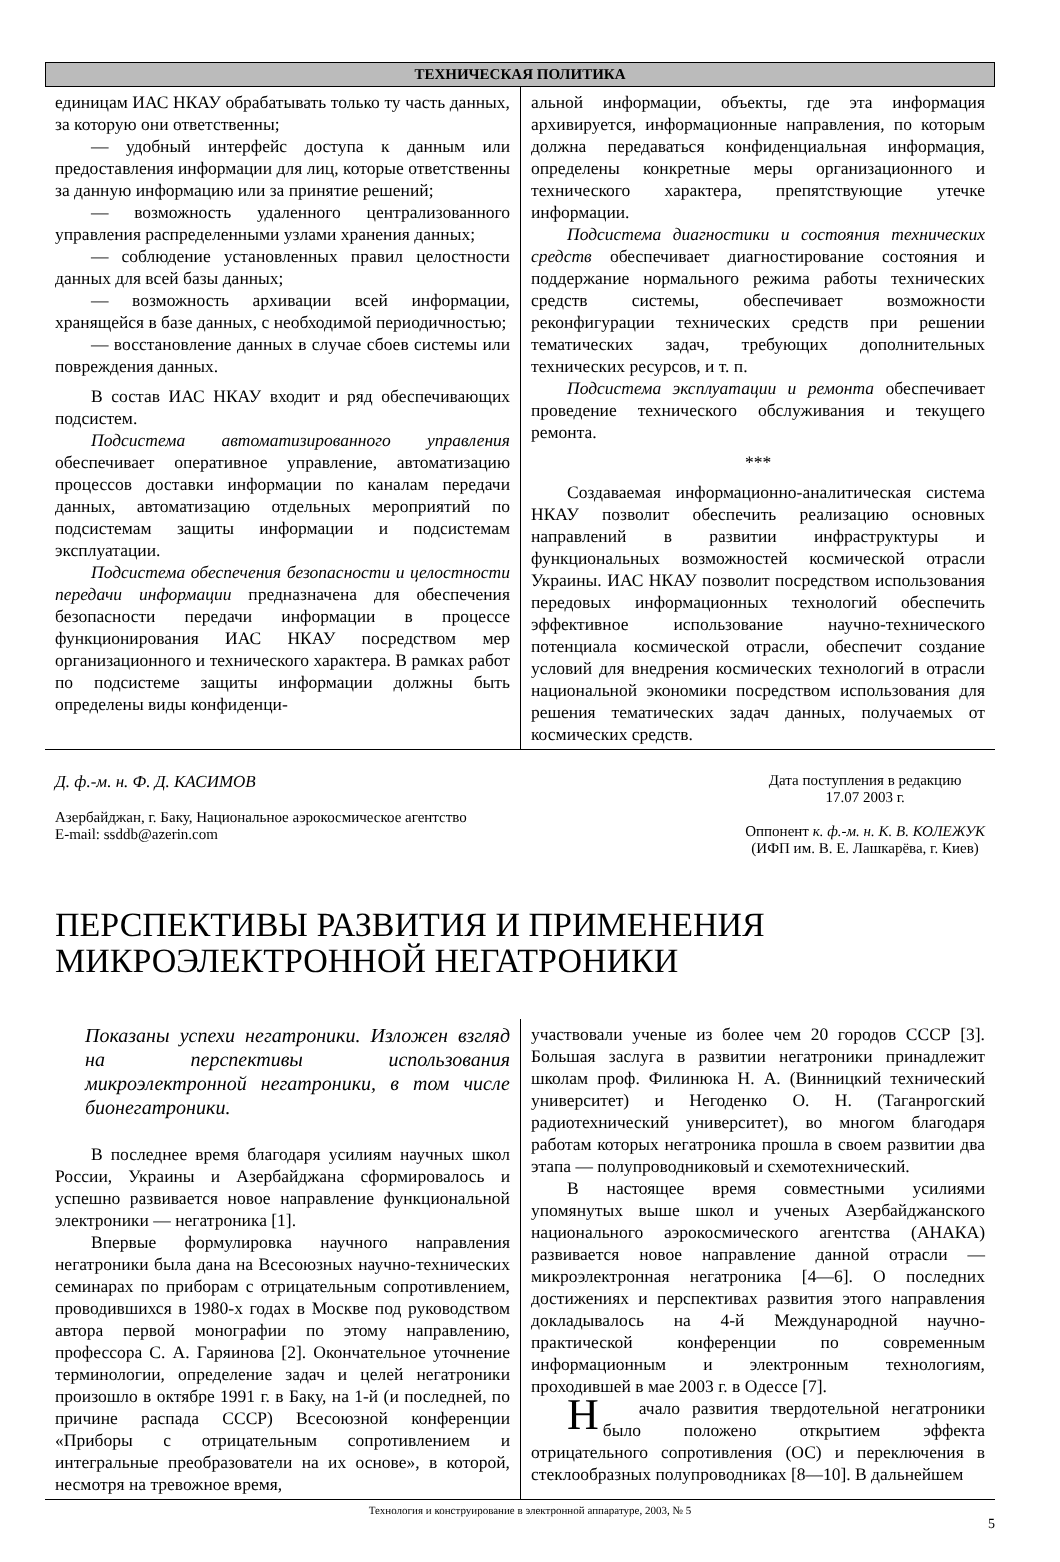ТЕХНИЧЕСКАЯ ПОЛИТИКА
единицам ИАС НКАУ обрабатывать только ту часть данных, за которую они ответственны;
— удобный интерфейс доступа к данным или предоставления информации для лиц, которые ответственны за данную информацию или за принятие решений;
— возможность удаленного централизованного управления распределенными узлами хранения данных;
— соблюдение установленных правил целостности данных для всей базы данных;
— возможность архивации всей информации, хранящейся в базе данных, с необходимой периодичностью;
— восстановление данных в случае сбоев системы или повреждения данных.
В состав ИАС НКАУ входит и ряд обеспечивающих подсистем.
Подсистема автоматизированного управления обеспечивает оперативное управление, автоматизацию процессов доставки информации по каналам передачи данных, автоматизацию отдельных мероприятий по подсистемам защиты информации и подсистемам эксплуатации.
Подсистема обеспечения безопасности и целостности передачи информации предназначена для обеспечения безопасности передачи информации в процессе функционирования ИАС НКАУ посредством мер организационного и технического характера. В рамках работ по подсистеме защиты информации должны быть определены виды конфиденци-
альной информации, объекты, где эта информация архивируется, информационные направления, по которым должна передаваться конфиденциальная информация, определены конкретные меры организационного и технического характера, препятствующие утечке информации.
Подсистема диагностики и состояния технических средств обеспечивает диагностирование состояния и поддержание нормального режима работы технических средств системы, обеспечивает возможности реконфигурации технических средств при решении тематических задач, требующих дополнительных технических ресурсов, и т. п.
Подсистема эксплуатации и ремонта обеспечивает проведение технического обслуживания и текущего ремонта.
***
Создаваемая информационно-аналитическая система НКАУ позволит обеспечить реализацию основных направлений в развитии инфраструктуры и функциональных возможностей космической отрасли Украины. ИАС НКАУ позволит посредством использования передовых информационных технологий обеспечить эффективное использование научно-технического потенциала космической отрасли, обеспечит создание условий для внедрения космических технологий в отрасли национальной экономики посредством использования для решения тематических задач данных, получаемых от космических средств.
Д. ф.-м. н. Ф. Д. КАСИМОВ
Азербайджан, г. Баку, Национальное аэрокосмическое агентство
E-mail: ssddb@azerin.com
Дата поступления в редакцию
17.07 2003 г.
Оппонент к. ф.-м. н. К. В. КОЛЕЖУК
(ИФП им. В. Е. Лашкарёва, г. Киев)
ПЕРСПЕКТИВЫ РАЗВИТИЯ И ПРИМЕНЕНИЯ
МИКРОЭЛЕКТРОННОЙ НЕГАТРОНИКИ
Показаны успехи негатроники. Изложен взгляд на перспективы использования микроэлектронной негатроники, в том числе бионегатроники.
В последнее время благодаря усилиям научных школ России, Украины и Азербайджана сформировалось и успешно развивается новое направление функциональной электроники — негатроника [1].
Впервые формулировка научного направления негатроники была дана на Всесоюзных научно-технических семинарах по приборам с отрицательным сопротивлением, проводившихся в 1980-х годах в Москве под руководством автора первой монографии по этому направлению, профессора С. А. Гаряинова [2]. Окончательное уточнение терминологии, определение задач и целей негатроники произошло в октябре 1991 г. в Баку, на 1-й (и последней, по причине распада СССР) Всесоюзной конференции «Приборы с отрицательным сопротивлением и интегральные преобразователи на их основе», в которой, несмотря на тревожное время,
участвовали ученые из более чем 20 городов СССР [3]. Большая заслуга в развитии негатроники принадлежит школам проф. Филинюка Н. А. (Винницкий технический университет) и Негоденко О. Н. (Таганрогский радиотехнический университет), во многом благодаря работам которых негатроника прошла в своем развитии два этапа — полупроводниковый и схемотехнический.
В настоящее время совместными усилиями упомянутых выше школ и ученых Азербайджанского национального аэрокосмического агентства (АНАКА) развивается новое направление данной отрасли — микроэлектронная негатроника [4—6]. О последних достижениях и перспективах развития этого направления докладывалось на 4-й Международной научно-практической конференции по современным информационным и электронным технологиям, проходившей в мае 2003 г. в Одессе [7].
Начало развития твердотельной негатроники было положено открытием эффекта отрицательного сопротивления (ОС) и переключения в стеклообразных полупроводниках [8—10]. В дальнейшем
Технология и конструирование в электронной аппаратуре, 2003, № 5
5